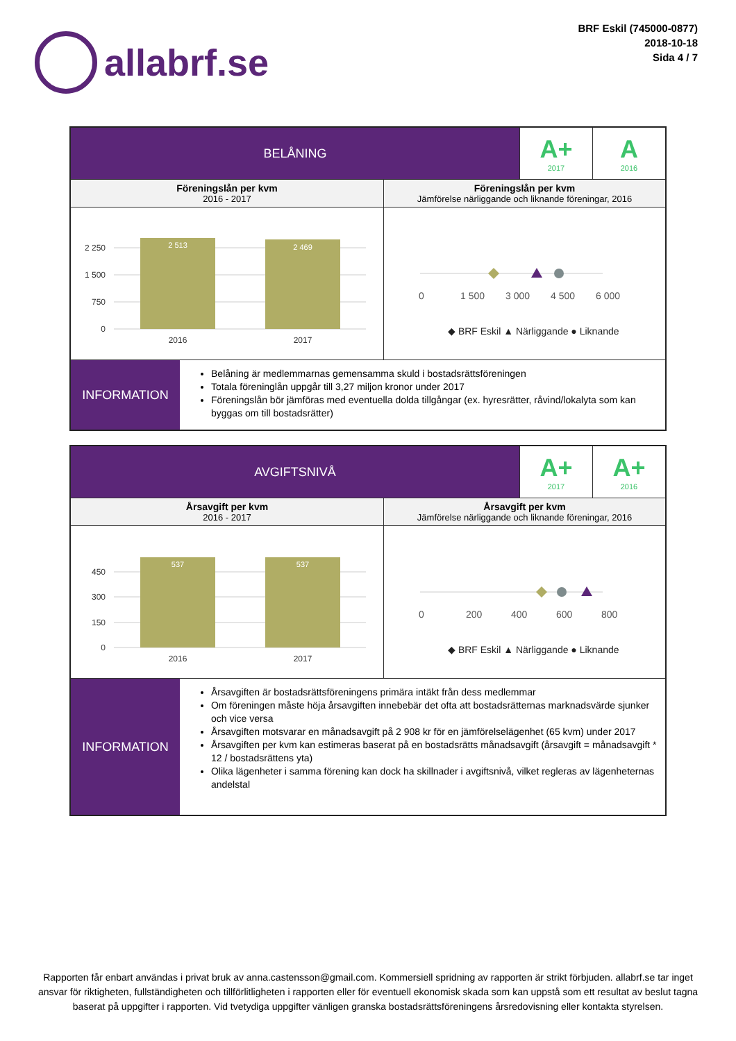allabrf.se
BRF Eskil (745000-0877)
2018-10-18
Sida 4 / 7
| BELÅNING | | A+ 2017 | A 2016 |
| Föreningslån per kvm 2016 - 2017 | Föreningslån per kvm Jämförelse närliggande och liknande föreningar, 2016 | | |
| 2 250 1 500 750 0 2 513 2 469 2016 2017 | 0 1 500 3 000 4 500 6 000 ◆ BRF Eskil ▲ Närliggande ● Liknande | | |
| INFORMATION Belåning är medlemmarnas gemensamma skuld i bostadsrättsföreningen Totala föreninglån uppgår till 3,27 miljon kronor under 2017 Föreningslån bör jämföras med eventuella dolda tillgångar (ex. hyresrätter, råvind/lokalyta som kan byggas om till bostadsrätter) | | | |
| AVGIFTSNIVÅ | | A+ 2017 | A+ 2016 |
| Årsavgift per kvm 2016 - 2017 | Årsavgift per kvm Jämförelse närliggande och liknande föreningar, 2016 | | |
| 450 300 150 0 537 537 2016 2017 | 0 200 400 600 800 ◆ BRF Eskil ▲ Närliggande ● Liknande | | |
| INFORMATION Årsavgiften är bostadsrättsföreningens primära intäkt från dess medlemmar Om föreningen måste höja årsavgiften innebebär det ofta att bostadsrätternas marknadsvärde sjunker och vice versa Årsavgiften motsvarar en månadsavgift på 2 908 kr för en jämförelselägenhet (65 kvm) under 2017 Årsavgiften per kvm kan estimeras baserat på en bostadsrätts månadsavgift (årsavgift = månadsavgift * 12 / bostadsrättens yta) Olika lägenheter i samma förening kan dock ha skillnader i avgiftsnivå, vilket regleras av lägenheternas andelstal | | | |
Rapporten får enbart användas i privat bruk av anna.castensson@gmail.com. Kommersiell spridning av rapporten är strikt förbjuden. allabrf.se tar inget ansvar för riktigheten, fullständigheten och tillförlitligheten i rapporten eller för eventuell ekonomisk skada som kan uppstå som ett resultat av beslut tagna baserat på uppgifter i rapporten. Vid tvetydiga uppgifter vänligen granska bostadsrättsföreningens årsredovisning eller kontakta styrelsen.